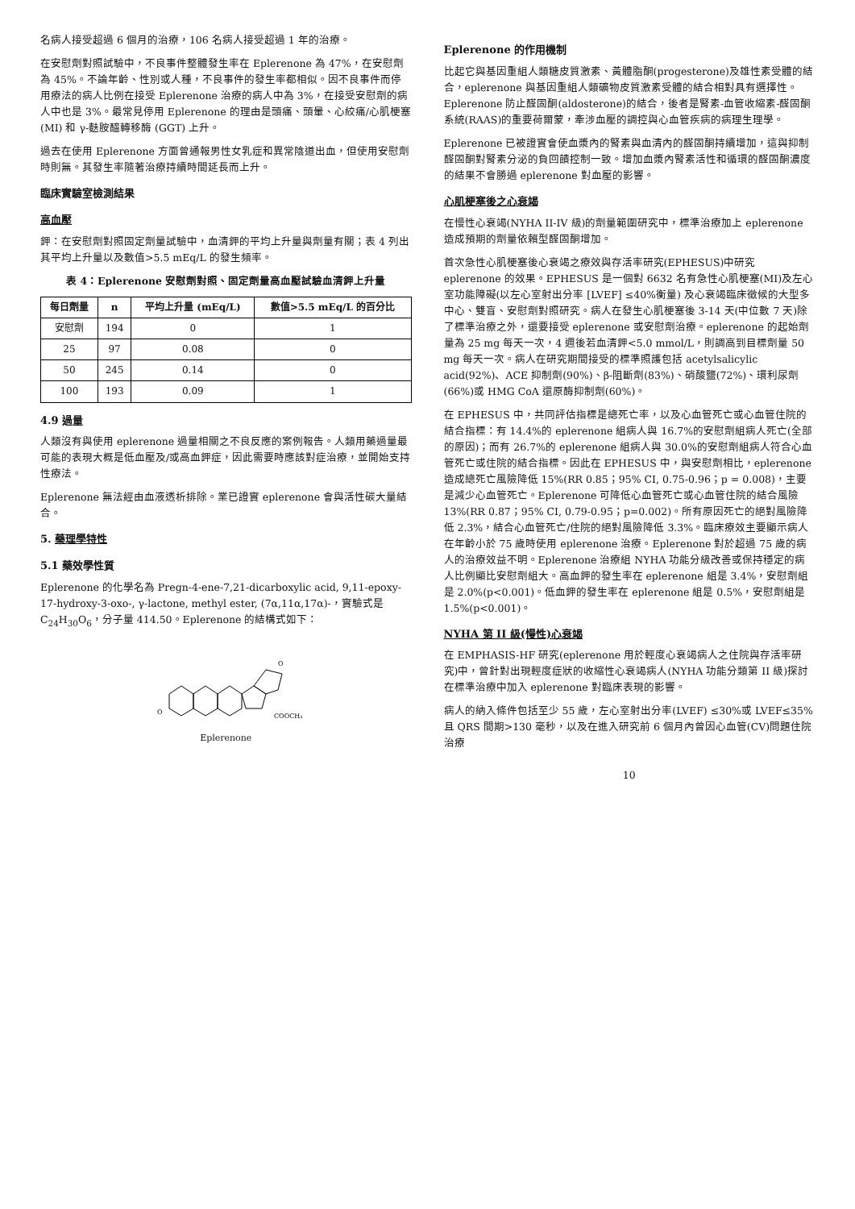名病人接受超過 6 個月的治療，106 名病人接受超過 1 年的治療。
在安慰劑對照試驗中，不良事件整體發生率在 Eplerenone 為 47%，在安慰劑為 45%。不論年齡、性別或人種，不良事件的發生率都相似。因不良事件而停用療法的病人比例在接受 Eplerenone 治療的病人中為 3%，在接受安慰劑的病人中也是 3%。最常見停用 Eplerenone 的理由是頭痛、頭暈、心絞痛/心肌梗塞 (MI) 和 γ-麩胺醯轉移酶 (GGT) 上升。
過去在使用 Eplerenone 方面曾通報男性女乳症和異常陰道出血，但使用安慰劑時則無。其發生率隨著治療持續時間延長而上升。
臨床實驗室檢測結果
高血壓
鉀：在安慰劑對照固定劑量試驗中，血清鉀的平均上升量與劑量有關；表 4 列出其平均上升量以及數值>5.5 mEq/L 的發生頻率。
表 4：Eplerenone 安慰劑對照、固定劑量高血壓試驗血清鉀上升量
| 每日劑量 | n | 平均上升量 (mEq/L) | 數值>5.5 mEq/L 的百分比 |
| --- | --- | --- | --- |
| 安慰劑 | 194 | 0 | 1 |
| 25 | 97 | 0.08 | 0 |
| 50 | 245 | 0.14 | 0 |
| 100 | 193 | 0.09 | 1 |
4.9 過量
人類沒有與使用 eplerenone 過量相關之不良反應的案例報告。人類用藥過量最可能的表現大概是低血壓及/或高血鉀症，因此需要時應該對症治療，並開始支持性療法。
Eplerenone 無法經由血液透析排除。業已證實 eplerenone 會與活性碳大量結合。
5. 藥理學特性
5.1 藥效學性質
Eplerenone 的化學名為 Pregn-4-ene-7,21-dicarboxylic acid, 9,11-epoxy-17-hydroxy-3-oxo-, γ-lactone, methyl ester, (7α,11α,17α)-，實驗式是 C<sub>24</sub>H<sub>30</sub>O<sub>6</sub>，分子量 414.50。Eplerenone 的結構式如下：
COOCH₃
O
O
Eplerenone
Eplerenone 的作用機制
比起它與基因重組人類糖皮質激素、黃體脂酮(progesterone)及雄性素受體的結合，eplerenone 與基因重組人類礦物皮質激素受體的結合相對具有選擇性。Eplerenone 防止醛固酮(aldosterone)的結合，後者是腎素-血管收縮素-醛固酮系統(RAAS)的重要荷爾蒙，牽涉血壓的調控與心血管疾病的病理生理學。
Eplerenone 已被證實會使血漿內的腎素與血清內的醛固酮持續增加，這與抑制醛固酮對腎素分泌的負回饋控制一致。增加血漿內腎素活性和循環的醛固酮濃度的結果不會勝過 eplerenone 對血壓的影響。
心肌梗塞後之心衰竭
在慢性心衰竭(NYHA II-IV 級)的劑量範圍研究中，標準治療加上 eplerenone 造成預期的劑量依賴型醛固酮增加。
首次急性心肌梗塞後心衰竭之療效與存活率研究(EPHESUS)中研究 eplerenone 的效果。EPHESUS 是一個對 6632 名有急性心肌梗塞(MI)及左心室功能障礙(以左心室射出分率 [LVEF] ≤40%衡量) 及心衰竭臨床徵候的大型多中心、雙盲、安慰劑對照研究。病人在發生心肌梗塞後 3-14 天(中位數 7 天)除了標準治療之外，還要接受 eplerenone 或安慰劑治療。eplerenone 的起始劑量為 25 mg 每天一次，4 週後若血清鉀<5.0 mmol/L，則調高到目標劑量 50 mg 每天一次。病人在研究期間接受的標準照護包括 acetylsalicylic acid(92%)、ACE 抑制劑(90%)、β-阻斷劑(83%)、硝酸鹽(72%)、環利尿劑(66%)或 HMG CoA 還原酶抑制劑(60%)。
在 EPHESUS 中，共同評估指標是總死亡率，以及心血管死亡或心血管住院的結合指標：有 14.4%的 eplerenone 組病人與 16.7%的安慰劑組病人死亡(全部的原因)；而有 26.7%的 eplerenone 組病人與 30.0%的安慰劑組病人符合心血管死亡或住院的結合指標。因此在 EPHESUS 中，與安慰劑相比，eplerenone 造成總死亡風險降低 15%(RR 0.85；95% CI, 0.75-0.96；p = 0.008)，主要是減少心血管死亡。Eplerenone 可降低心血管死亡或心血管住院的結合風險 13%(RR 0.87；95% CI, 0.79-0.95；p=0.002)。所有原因死亡的絕對風險降低 2.3%，結合心血管死亡/住院的絕對風險降低 3.3%。臨床療效主要顯示病人在年齡小於 75 歲時使用 eplerenone 治療。Eplerenone 對於超過 75 歲的病人的治療效益不明。Eplerenone 治療組 NYHA 功能分級改善或保持穩定的病人比例顯比安慰劑組大。高血鉀的發生率在 eplerenone 組是 3.4%，安慰劑組是 2.0%(p<0.001)。低血鉀的發生率在 eplerenone 組是 0.5%，安慰劑組是 1.5%(p<0.001)。
NYHA 第 II 級(慢性)心衰竭
在 EMPHASIS-HF 研究(eplerenone 用於輕度心衰竭病人之住院與存活率研究)中，曾針對出現輕度症狀的收縮性心衰竭病人(NYHA 功能分類第 II 級)探討在標準治療中加入 eplerenone 對臨床表現的影響。
病人的納入條件包括至少 55 歲，左心室射出分率(LVEF) ≤30%或 LVEF≤35%且 QRS 間期>130 毫秒，以及在進入研究前 6 個月內曾因心血管(CV)問題住院治療
10